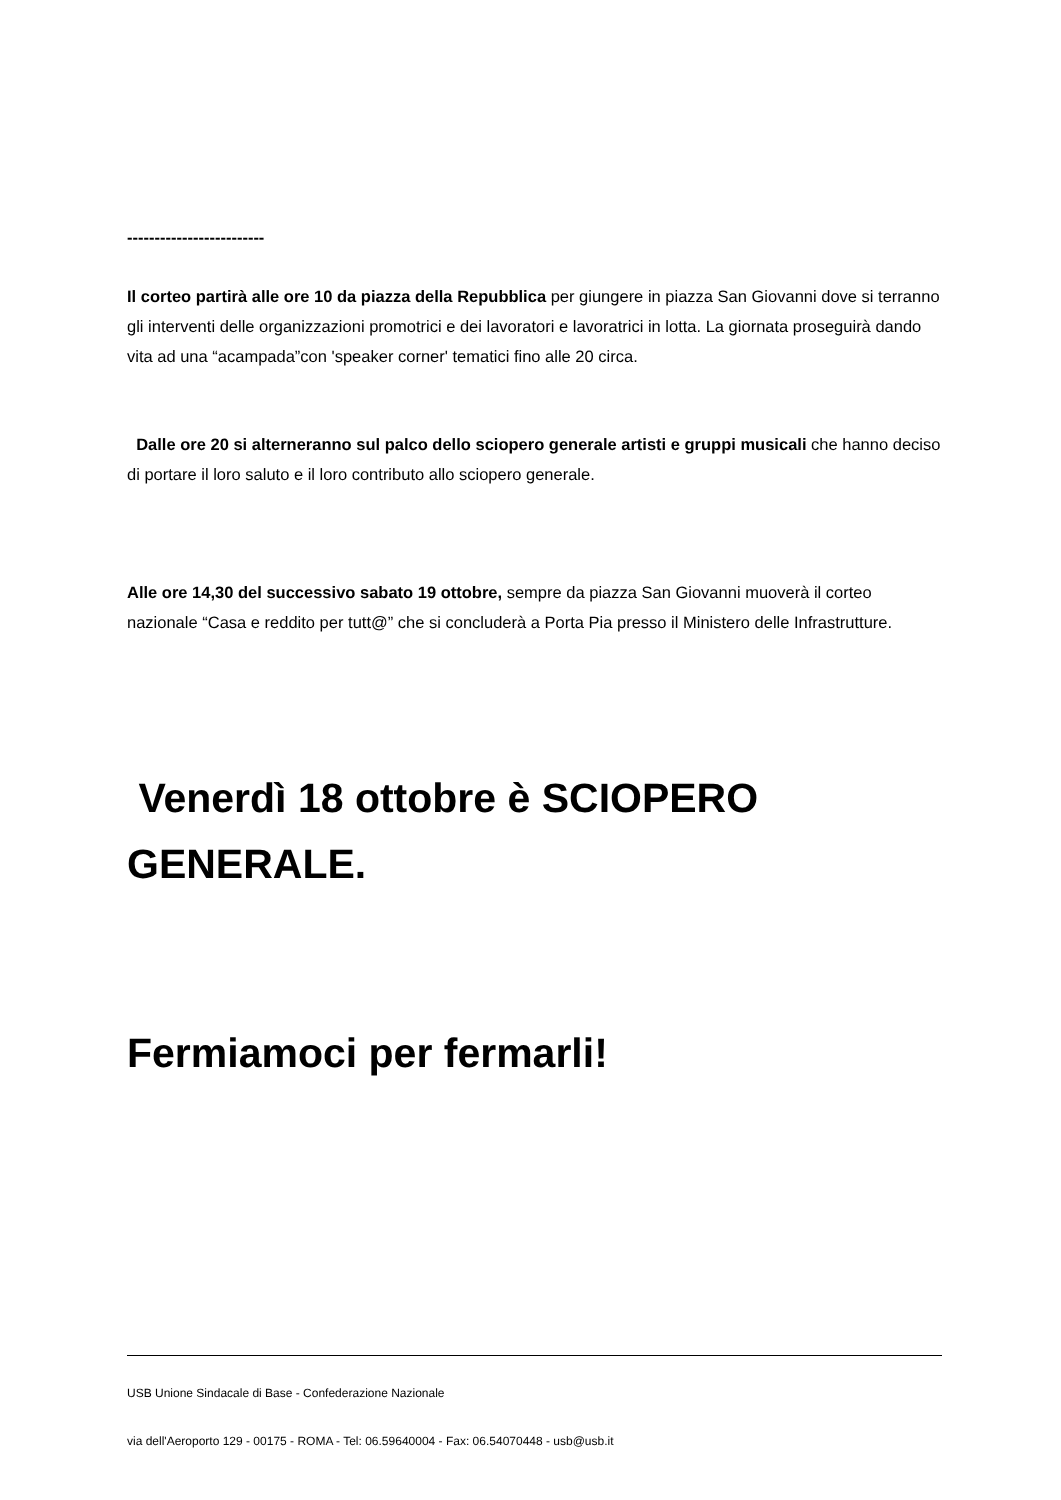-------------------------
Il corteo partirà alle ore 10 da piazza della Repubblica per giungere in piazza San Giovanni dove si terranno gli interventi delle organizzazioni promotrici e dei lavoratori e lavoratrici in lotta. La giornata proseguirà dando vita ad una “acampada”con 'speaker corner' tematici fino alle 20 circa.
Dalle ore 20 si alterneranno sul palco dello sciopero generale artisti e gruppi musicali che hanno deciso di portare il loro saluto e il loro contributo allo sciopero generale.
Alle ore 14,30 del successivo sabato 19 ottobre, sempre da piazza San Giovanni muoverà il corteo nazionale “Casa e reddito per tutt@” che si concluderà a Porta Pia presso il Ministero delle Infrastrutture.
Venerdì 18 ottobre è SCIOPERO GENERALE.
Fermiamoci per fermarli!
USB Unione Sindacale di Base - Confederazione Nazionale
via dell'Aeroporto 129 - 00175 - ROMA - Tel: 06.59640004 - Fax: 06.54070448 - usb@usb.it